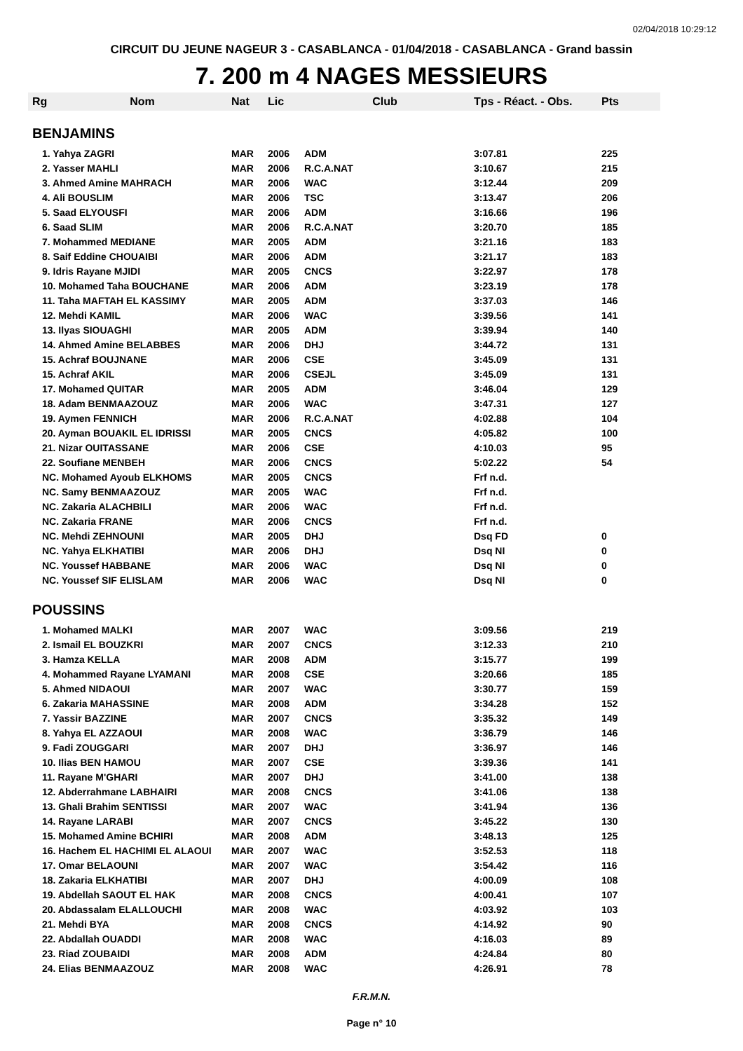02/04/2018 10:29:12
CIRCUIT DU JEUNE NAGEUR 3 - CASABLANCA - 01/04/2018 - CASABLANCA - Grand bassin
7. 200 m 4 NAGES MESSIEURS
| Rg | Nom | Nat | Lic | Club | Tps - Réact. - Obs. | Pts |
| --- | --- | --- | --- | --- | --- | --- |
| BENJAMINS | | | | | | |
| 1. Yahya ZAGRI | | MAR | 2006 | ADM | 3:07.81 | 225 |
| 2. Yasser MAHLI | | MAR | 2006 | R.C.A.NAT | 3:10.67 | 215 |
| 3. Ahmed Amine MAHRACH | | MAR | 2006 | WAC | 3:12.44 | 209 |
| 4. Ali BOUSLIM | | MAR | 2006 | TSC | 3:13.47 | 206 |
| 5. Saad ELYOUSFI | | MAR | 2006 | ADM | 3:16.66 | 196 |
| 6. Saad SLIM | | MAR | 2006 | R.C.A.NAT | 3:20.70 | 185 |
| 7. Mohammed MEDIANE | | MAR | 2005 | ADM | 3:21.16 | 183 |
| 8. Saif Eddine CHOUAIBI | | MAR | 2006 | ADM | 3:21.17 | 183 |
| 9. Idris Rayane MJIDI | | MAR | 2005 | CNCS | 3:22.97 | 178 |
| 10. Mohamed Taha BOUCHANE | | MAR | 2006 | ADM | 3:23.19 | 178 |
| 11. Taha MAFTAH EL KASSIMY | | MAR | 2005 | ADM | 3:37.03 | 146 |
| 12. Mehdi KAMIL | | MAR | 2006 | WAC | 3:39.56 | 141 |
| 13. Ilyas SIOUAGHI | | MAR | 2005 | ADM | 3:39.94 | 140 |
| 14. Ahmed Amine BELABBES | | MAR | 2006 | DHJ | 3:44.72 | 131 |
| 15. Achraf BOUJNANE | | MAR | 2006 | CSE | 3:45.09 | 131 |
| 15. Achraf AKIL | | MAR | 2006 | CSEJL | 3:45.09 | 131 |
| 17. Mohamed QUITAR | | MAR | 2005 | ADM | 3:46.04 | 129 |
| 18. Adam BENMAAZOUZ | | MAR | 2006 | WAC | 3:47.31 | 127 |
| 19. Aymen FENNICH | | MAR | 2006 | R.C.A.NAT | 4:02.88 | 104 |
| 20. Ayman BOUAKIL EL IDRISSI | | MAR | 2005 | CNCS | 4:05.82 | 100 |
| 21. Nizar OUITASSANE | | MAR | 2006 | CSE | 4:10.03 | 95 |
| 22. Soufiane MENBEH | | MAR | 2006 | CNCS | 5:02.22 | 54 |
| NC. Mohamed Ayoub ELKHOMS | | MAR | 2005 | CNCS | Frf n.d. | |
| NC. Samy BENMAAZOUZ | | MAR | 2005 | WAC | Frf n.d. | |
| NC. Zakaria ALACHBILI | | MAR | 2006 | WAC | Frf n.d. | |
| NC. Zakaria FRANE | | MAR | 2006 | CNCS | Frf n.d. | |
| NC. Mehdi ZEHNOUNI | | MAR | 2005 | DHJ | Dsq FD | 0 |
| NC. Yahya ELKHATIBI | | MAR | 2006 | DHJ | Dsq NI | 0 |
| NC. Youssef HABBANE | | MAR | 2006 | WAC | Dsq NI | 0 |
| NC. Youssef SIF ELISLAM | | MAR | 2006 | WAC | Dsq NI | 0 |
| POUSSINS | | | | | | |
| 1. Mohamed MALKI | | MAR | 2007 | WAC | 3:09.56 | 219 |
| 2. Ismail EL BOUZKRI | | MAR | 2007 | CNCS | 3:12.33 | 210 |
| 3. Hamza KELLA | | MAR | 2008 | ADM | 3:15.77 | 199 |
| 4. Mohammed Rayane LYAMANI | | MAR | 2008 | CSE | 3:20.66 | 185 |
| 5. Ahmed NIDAOUI | | MAR | 2007 | WAC | 3:30.77 | 159 |
| 6. Zakaria MAHASSINE | | MAR | 2008 | ADM | 3:34.28 | 152 |
| 7. Yassir BAZZINE | | MAR | 2007 | CNCS | 3:35.32 | 149 |
| 8. Yahya EL AZZAOUI | | MAR | 2008 | WAC | 3:36.79 | 146 |
| 9. Fadi ZOUGGARI | | MAR | 2007 | DHJ | 3:36.97 | 146 |
| 10. Ilias BEN HAMOU | | MAR | 2007 | CSE | 3:39.36 | 141 |
| 11. Rayane M'GHARI | | MAR | 2007 | DHJ | 3:41.00 | 138 |
| 12. Abderrahmane LABHAIRI | | MAR | 2008 | CNCS | 3:41.06 | 138 |
| 13. Ghali Brahim SENTISSI | | MAR | 2007 | WAC | 3:41.94 | 136 |
| 14. Rayane LARABI | | MAR | 2007 | CNCS | 3:45.22 | 130 |
| 15. Mohamed Amine BCHIRI | | MAR | 2008 | ADM | 3:48.13 | 125 |
| 16. Hachem EL HACHIMI EL ALAOUI | | MAR | 2007 | WAC | 3:52.53 | 118 |
| 17. Omar BELAOUNI | | MAR | 2007 | WAC | 3:54.42 | 116 |
| 18. Zakaria ELKHATIBI | | MAR | 2007 | DHJ | 4:00.09 | 108 |
| 19. Abdellah SAOUT EL HAK | | MAR | 2008 | CNCS | 4:00.41 | 107 |
| 20. Abdassalam ELALLOUCHI | | MAR | 2008 | WAC | 4:03.92 | 103 |
| 21. Mehdi BYA | | MAR | 2008 | CNCS | 4:14.92 | 90 |
| 22. Abdallah OUADDI | | MAR | 2008 | WAC | 4:16.03 | 89 |
| 23. Riad ZOUBAIDI | | MAR | 2008 | ADM | 4:24.84 | 80 |
| 24. Elias BENMAAZOUZ | | MAR | 2008 | WAC | 4:26.91 | 78 |
F.R.M.N.
Page n° 10